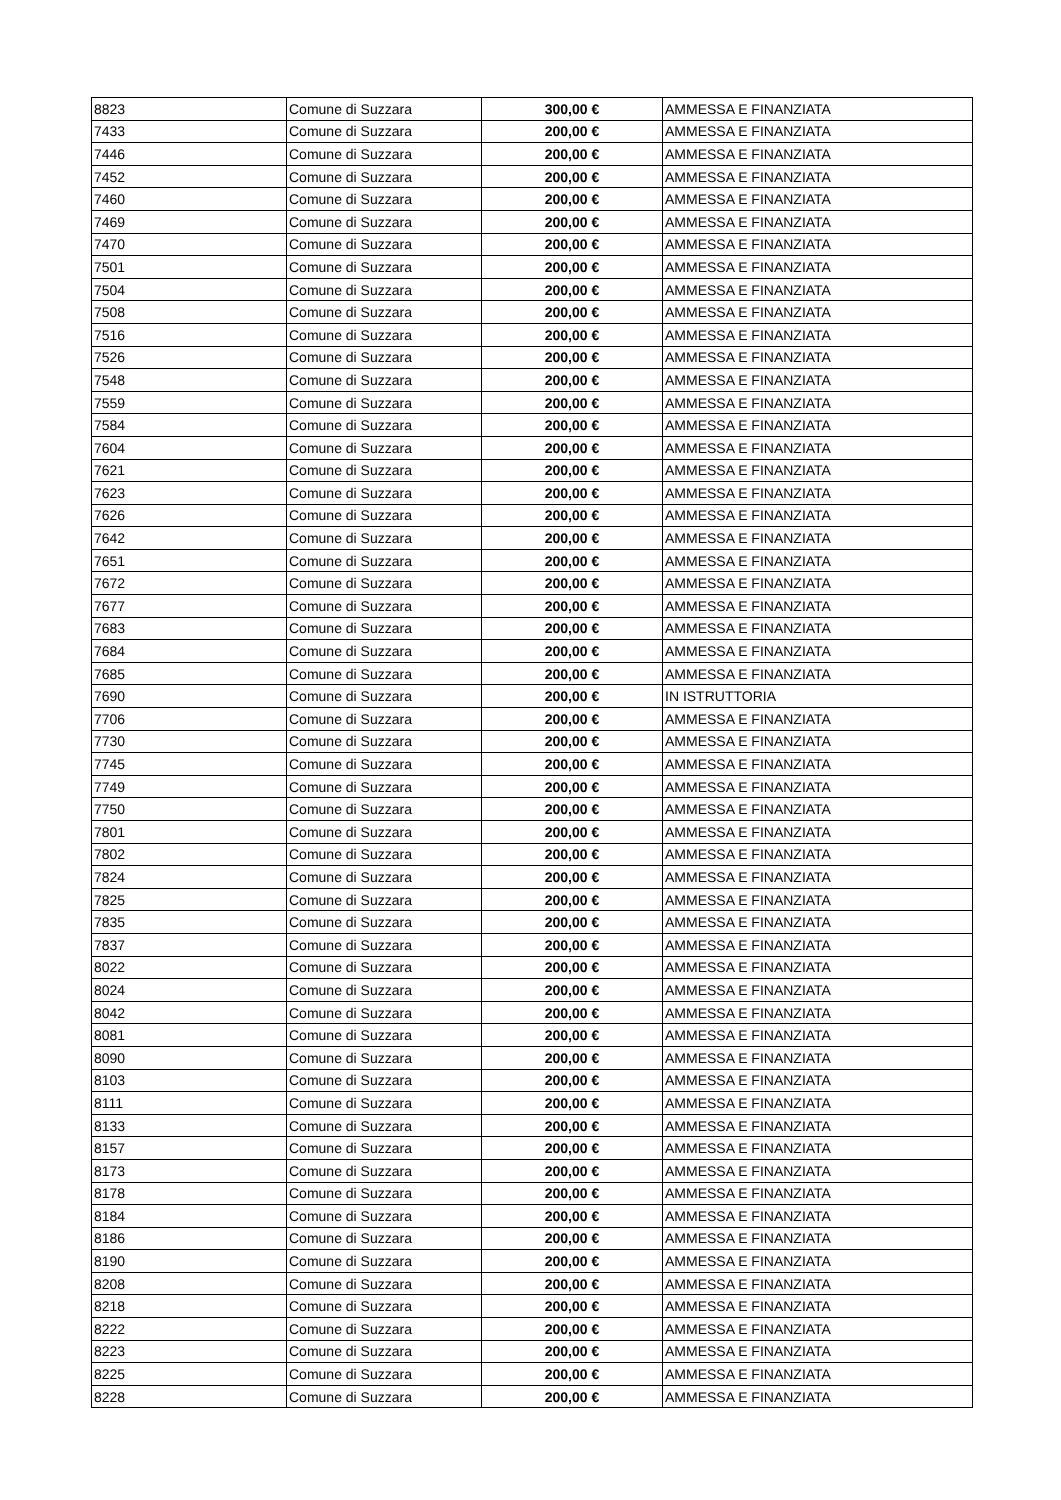| 8823 | Comune di Suzzara | 300,00 € | AMMESSA E FINANZIATA |
| 7433 | Comune di Suzzara | 200,00 € | AMMESSA E FINANZIATA |
| 7446 | Comune di Suzzara | 200,00 € | AMMESSA E FINANZIATA |
| 7452 | Comune di Suzzara | 200,00 € | AMMESSA E FINANZIATA |
| 7460 | Comune di Suzzara | 200,00 € | AMMESSA E FINANZIATA |
| 7469 | Comune di Suzzara | 200,00 € | AMMESSA E FINANZIATA |
| 7470 | Comune di Suzzara | 200,00 € | AMMESSA E FINANZIATA |
| 7501 | Comune di Suzzara | 200,00 € | AMMESSA E FINANZIATA |
| 7504 | Comune di Suzzara | 200,00 € | AMMESSA E FINANZIATA |
| 7508 | Comune di Suzzara | 200,00 € | AMMESSA E FINANZIATA |
| 7516 | Comune di Suzzara | 200,00 € | AMMESSA E FINANZIATA |
| 7526 | Comune di Suzzara | 200,00 € | AMMESSA E FINANZIATA |
| 7548 | Comune di Suzzara | 200,00 € | AMMESSA E FINANZIATA |
| 7559 | Comune di Suzzara | 200,00 € | AMMESSA E FINANZIATA |
| 7584 | Comune di Suzzara | 200,00 € | AMMESSA E FINANZIATA |
| 7604 | Comune di Suzzara | 200,00 € | AMMESSA E FINANZIATA |
| 7621 | Comune di Suzzara | 200,00 € | AMMESSA E FINANZIATA |
| 7623 | Comune di Suzzara | 200,00 € | AMMESSA E FINANZIATA |
| 7626 | Comune di Suzzara | 200,00 € | AMMESSA E FINANZIATA |
| 7642 | Comune di Suzzara | 200,00 € | AMMESSA E FINANZIATA |
| 7651 | Comune di Suzzara | 200,00 € | AMMESSA E FINANZIATA |
| 7672 | Comune di Suzzara | 200,00 € | AMMESSA E FINANZIATA |
| 7677 | Comune di Suzzara | 200,00 € | AMMESSA E FINANZIATA |
| 7683 | Comune di Suzzara | 200,00 € | AMMESSA E FINANZIATA |
| 7684 | Comune di Suzzara | 200,00 € | AMMESSA E FINANZIATA |
| 7685 | Comune di Suzzara | 200,00 € | AMMESSA E FINANZIATA |
| 7690 | Comune di Suzzara | 200,00 € | IN ISTRUTTORIA |
| 7706 | Comune di Suzzara | 200,00 € | AMMESSA E FINANZIATA |
| 7730 | Comune di Suzzara | 200,00 € | AMMESSA E FINANZIATA |
| 7745 | Comune di Suzzara | 200,00 € | AMMESSA E FINANZIATA |
| 7749 | Comune di Suzzara | 200,00 € | AMMESSA E FINANZIATA |
| 7750 | Comune di Suzzara | 200,00 € | AMMESSA E FINANZIATA |
| 7801 | Comune di Suzzara | 200,00 € | AMMESSA E FINANZIATA |
| 7802 | Comune di Suzzara | 200,00 € | AMMESSA E FINANZIATA |
| 7824 | Comune di Suzzara | 200,00 € | AMMESSA E FINANZIATA |
| 7825 | Comune di Suzzara | 200,00 € | AMMESSA E FINANZIATA |
| 7835 | Comune di Suzzara | 200,00 € | AMMESSA E FINANZIATA |
| 7837 | Comune di Suzzara | 200,00 € | AMMESSA E FINANZIATA |
| 8022 | Comune di Suzzara | 200,00 € | AMMESSA E FINANZIATA |
| 8024 | Comune di Suzzara | 200,00 € | AMMESSA E FINANZIATA |
| 8042 | Comune di Suzzara | 200,00 € | AMMESSA E FINANZIATA |
| 8081 | Comune di Suzzara | 200,00 € | AMMESSA E FINANZIATA |
| 8090 | Comune di Suzzara | 200,00 € | AMMESSA E FINANZIATA |
| 8103 | Comune di Suzzara | 200,00 € | AMMESSA E FINANZIATA |
| 8111 | Comune di Suzzara | 200,00 € | AMMESSA E FINANZIATA |
| 8133 | Comune di Suzzara | 200,00 € | AMMESSA E FINANZIATA |
| 8157 | Comune di Suzzara | 200,00 € | AMMESSA E FINANZIATA |
| 8173 | Comune di Suzzara | 200,00 € | AMMESSA E FINANZIATA |
| 8178 | Comune di Suzzara | 200,00 € | AMMESSA E FINANZIATA |
| 8184 | Comune di Suzzara | 200,00 € | AMMESSA E FINANZIATA |
| 8186 | Comune di Suzzara | 200,00 € | AMMESSA E FINANZIATA |
| 8190 | Comune di Suzzara | 200,00 € | AMMESSA E FINANZIATA |
| 8208 | Comune di Suzzara | 200,00 € | AMMESSA E FINANZIATA |
| 8218 | Comune di Suzzara | 200,00 € | AMMESSA E FINANZIATA |
| 8222 | Comune di Suzzara | 200,00 € | AMMESSA E FINANZIATA |
| 8223 | Comune di Suzzara | 200,00 € | AMMESSA E FINANZIATA |
| 8225 | Comune di Suzzara | 200,00 € | AMMESSA E FINANZIATA |
| 8228 | Comune di Suzzara | 200,00 € | AMMESSA E FINANZIATA |